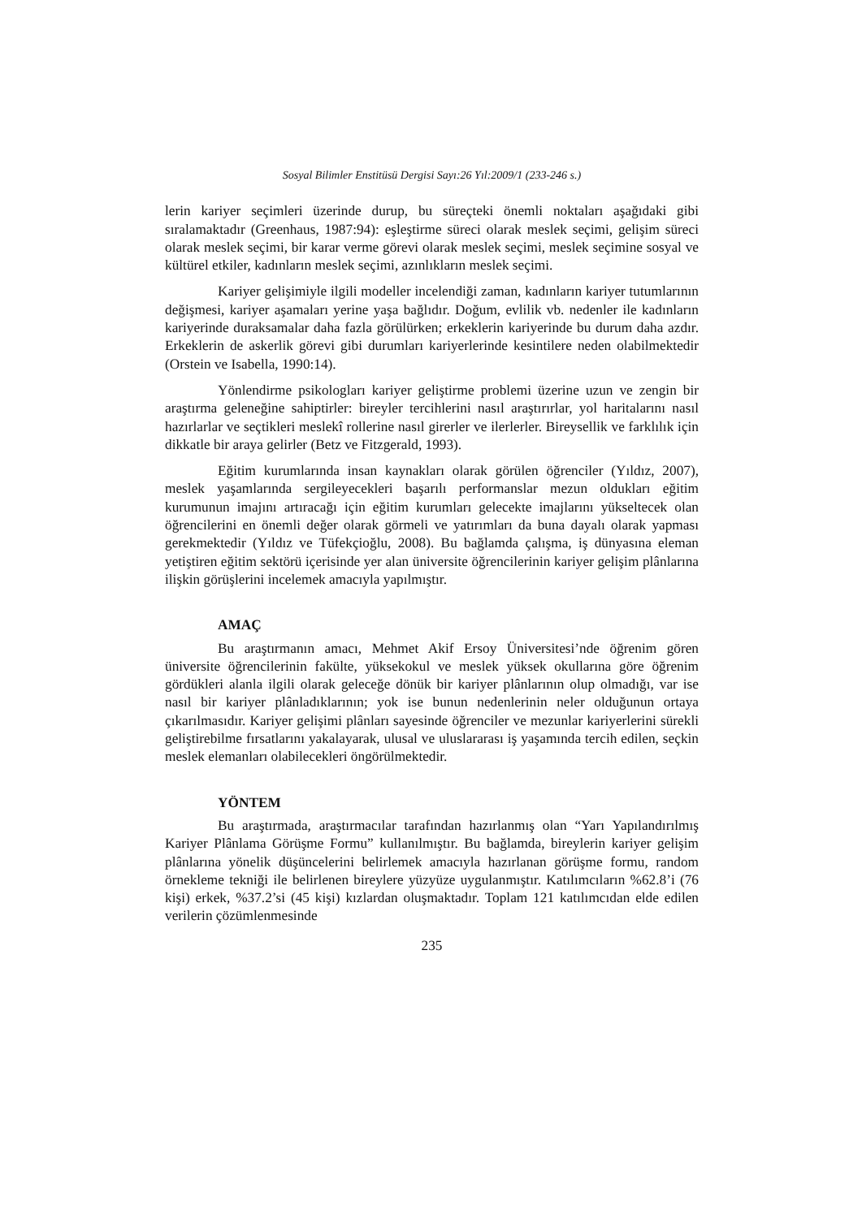Sosyal Bilimler Enstitüsü Dergisi Sayı:26 Yıl:2009/1 (233-246 s.)
lerin kariyer seçimleri üzerinde durup, bu süreçteki önemli noktaları aşağıdaki gibi sıralamaktadır (Greenhaus, 1987:94): eşleştirme süreci olarak meslek seçimi, gelişim süreci olarak meslek seçimi, bir karar verme görevi olarak meslek seçimi, meslek seçimine sosyal ve kültürel etkiler, kadınların meslek seçimi, azınlıkların meslek seçimi.
Kariyer gelişimiyle ilgili modeller incelendiği zaman, kadınların kariyer tutumlarının değişmesi, kariyer aşamaları yerine yaşa bağlıdır. Doğum, evlilik vb. nedenler ile kadınların kariyerinde duraksamalar daha fazla görülürken; erkeklerin kariyerinde bu durum daha azdır. Erkeklerin de askerlik görevi gibi durumları kariyerlerinde kesintilere neden olabilmektedir (Orstein ve Isabella, 1990:14).
Yönlendirme psikologları kariyer geliştirme problemi üzerine uzun ve zengin bir araştırma geleneğine sahiptirler: bireyler tercihlerini nasıl araştırırlar, yol haritalarını nasıl hazırlarlar ve seçtikleri meslekî rollerine nasıl girerler ve ilerlerler. Bireysellik ve farklılık için dikkatle bir araya gelirler (Betz ve Fitzgerald, 1993).
Eğitim kurumlarında insan kaynakları olarak görülen öğrenciler (Yıldız, 2007), meslek yaşamlarında sergileyecekleri başarılı performanslar mezun oldukları eğitim kurumunun imajını artıracağı için eğitim kurumları gelecekte imajlarını yükseltecek olan öğrencilerini en önemli değer olarak görmeli ve yatırımları da buna dayalı olarak yapması gerekmektedir (Yıldız ve Tüfekçioğlu, 2008). Bu bağlamda çalışma, iş dünyasına eleman yetiştiren eğitim sektörü içerisinde yer alan üniversite öğrencilerinin kariyer gelişim plânlarına ilişkin görüşlerini incelemek amacıyla yapılmıştır.
AMAÇ
Bu araştırmanın amacı, Mehmet Akif Ersoy Üniversitesi’nde öğrenim gören üniversite öğrencilerinin fakülte, yüksekokul ve meslek yüksek okullarına göre öğrenim gördükleri alanla ilgili olarak geleceğe dönük bir kariyer plânlarının olup olmadığı, var ise nasıl bir kariyer plânladıklarının; yok ise bunun nedenlerinin neler olduğunun ortaya çıkarılmasıdır. Kariyer gelişimi plânları sayesinde öğrenciler ve mezunlar kariyerlerini sürekli geliştirebilme fırsatlarını yakalayarak, ulusal ve uluslararası iş yaşamında tercih edilen, seçkin meslek elemanları olabilecekleri öngörülmektedir.
YÖNTEM
Bu araştırmada, araştırmacılar tarafından hazırlanmış olan “Yarı Yapılandırılmış Kariyer Plânlama Görüşme Formu” kullanılmıştır. Bu bağlamda, bireylerin kariyer gelişim plânlarına yönelik düşüncelerini belirlemek amacıyla hazırlanan görüşme formu, random örnekleme tekniği ile belirlenen bireylere yüzyüze uygulanmıştır. Katılımcıların %62.8’i (76 kişi) erkek, %37.2’si (45 kişi) kızlardan oluşmaktadır. Toplam 121 katılımcıdan elde edilen verilerin çözümlenmesinde
235